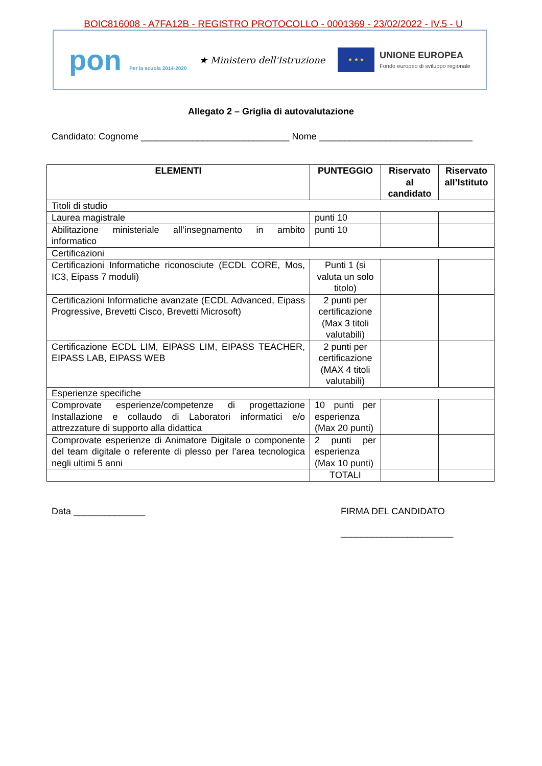BOIC816008 - A7FA12B - REGISTRO PROTOCOLLO - 0001369 - 23/02/2022 - IV.5 - U
pon Per la scuola 2014-2020
★ Ministero dell'Istruzione
★ ★ ★
UNIONE EUROPEA
Fondo europeo di sviluppo regionale
Allegato 2 – Griglia di autovalutazione
Candidato: Cognome _____________________________ Nome ______________________________
| ELEMENTI | PUNTEGGIO | Riservato al candidato | Riservato all’Istituto |
| --- | --- | --- | --- |
| Titoli di studio | | | |
| Laurea magistrale | punti 10 | | |
| Abilitazione ministeriale all’insegnamento in ambito informatico | punti 10 | | |
| Certificazioni | | | |
| Certificazioni Informatiche riconosciute (ECDL CORE, Mos, IC3, Eipass 7 moduli) | Punti 1 (si valuta un solo titolo) | | |
| Certificazioni Informatiche avanzate (ECDL Advanced, Eipass Progressive, Brevetti Cisco, Brevetti Microsoft) | 2 punti per certificazione (Max 3 titoli valutabili) | | |
| Certificazione ECDL LIM, EIPASS LIM, EIPASS TEACHER, EIPASS LAB, EIPASS WEB | 2 punti per certificazione (MAX 4 titoli valutabili) | | |
| Esperienze specifiche | | | |
| Comprovate esperienze/competenze di progettazione Installazione e collaudo di Laboratori informatici e/o attrezzature di supporto alla didattica | 10 punti per esperienza (Max 20 punti) | | |
| Comprovate esperienze di Animatore Digitale o componente del team digitale o referente di plesso per l’area tecnologica negli ultimi 5 anni | 2 punti per esperienza (Max 10 punti) | | |
| | TOTALI | | |
Data ______________ FIRMA DEL CANDIDATO
______________________